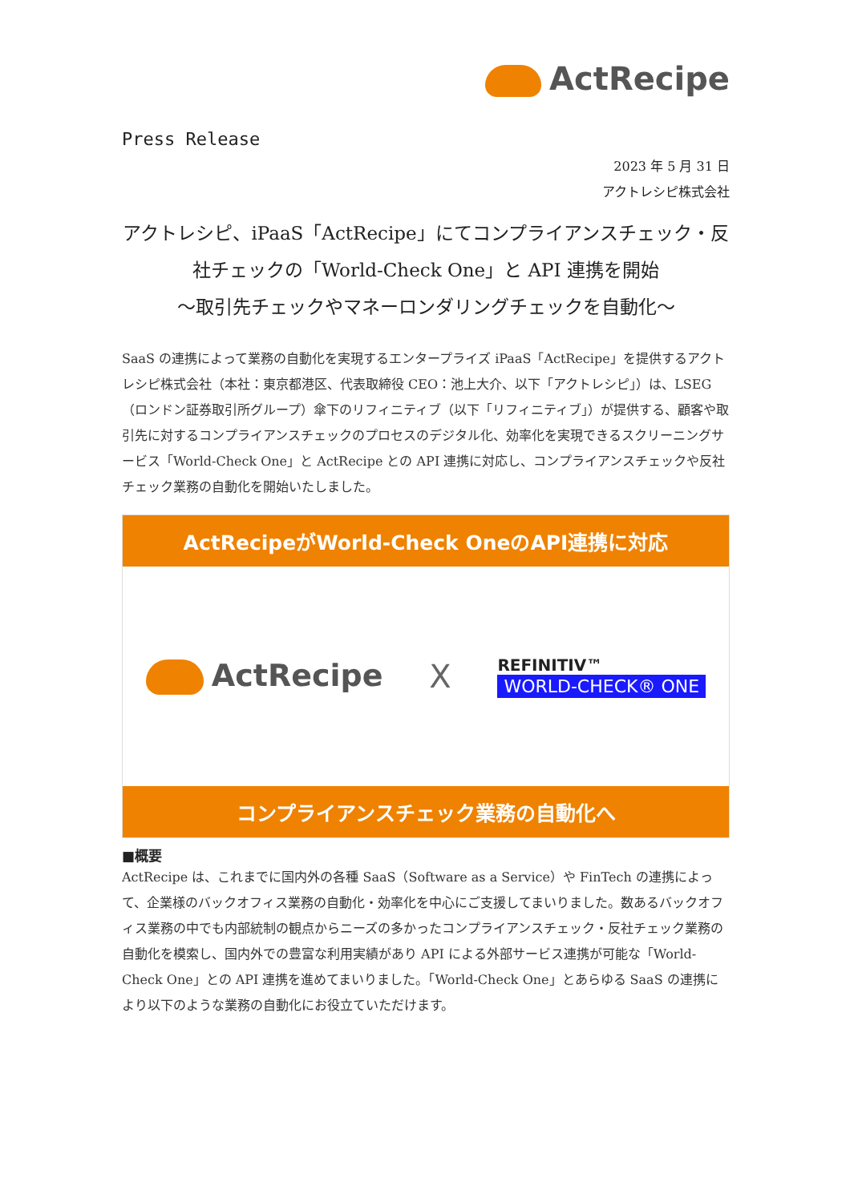ActRecipe
Press Release
2023 年 5 月 31 日
アクトレシピ株式会社
アクトレシピ、iPaaS「ActRecipe」にてコンプライアンスチェック・反社チェックの「World-Check One」と API 連携を開始
～取引先チェックやマネーロンダリングチェックを自動化～
SaaS の連携によって業務の自動化を実現するエンタープライズ iPaaS「ActRecipe」を提供するアクトレシピ株式会社（本社：東京都港区、代表取締役 CEO：池上大介、以下「アクトレシピ」）は、LSEG（ロンドン証券取引所グループ）傘下のリフィニティブ（以下「リフィニティブ」）が提供する、顧客や取引先に対するコンプライアンスチェックのプロセスのデジタル化、効率化を実現できるスクリーニングサービス「World-Check One」と ActRecipe との API 連携に対応し、コンプライアンスチェックや反社チェック業務の自動化を開始いたしました。
ActRecipeがWorld-Check OneのAPI連携に対応
ActRecipe X
REFINITIV™
WORLD-CHECK® ONE
コンプライアンスチェック業務の自動化へ
■概要
ActRecipe は、これまでに国内外の各種 SaaS（Software as a Service）や FinTech の連携によって、企業様のバックオフィス業務の自動化・効率化を中心にご支援してまいりました。数あるバックオフィス業務の中でも内部統制の観点からニーズの多かったコンプライアンスチェック・反社チェック業務の自動化を模索し、国内外での豊富な利用実績があり API による外部サービス連携が可能な「World-Check One」との API 連携を進めてまいりました。「World-Check One」とあらゆる SaaS の連携により以下のような業務の自動化にお役立ていただけます。